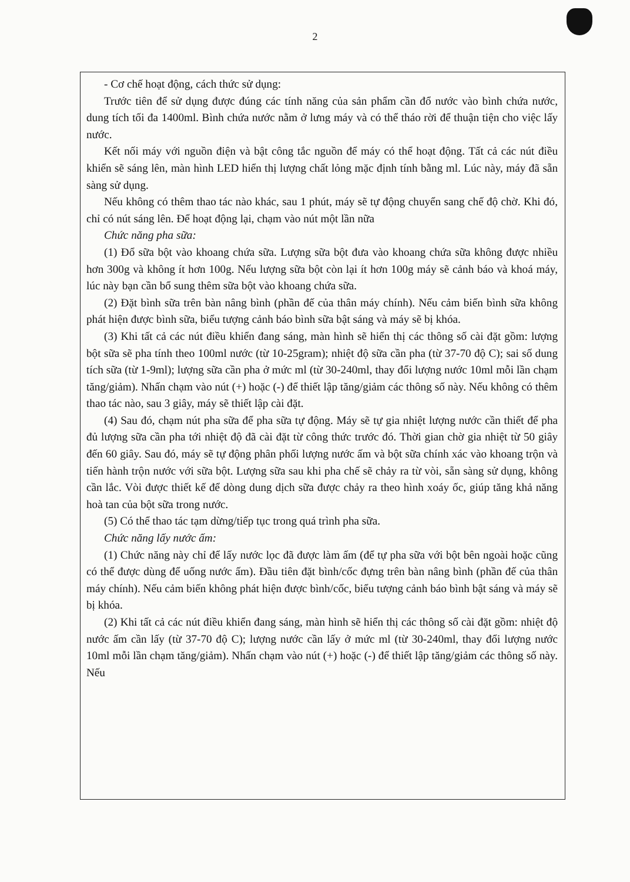2
- Cơ chế hoạt động, cách thức sử dụng:
Trước tiên để sử dụng được đúng các tính năng của sản phẩm cần đổ nước vào bình chứa nước, dung tích tối đa 1400ml. Bình chứa nước nằm ở lưng máy và có thể tháo rời để thuận tiện cho việc lấy nước.
Kết nối máy với nguồn điện và bật công tắc nguồn để máy có thể hoạt động. Tất cả các nút điều khiển sẽ sáng lên, màn hình LED hiển thị lượng chất lỏng mặc định tính bằng ml. Lúc này, máy đã sẵn sàng sử dụng.
Nếu không có thêm thao tác nào khác, sau 1 phút, máy sẽ tự động chuyển sang chế độ chờ. Khi đó, chỉ có nút sáng lên. Để hoạt động lại, chạm vào nút một lần nữa
Chức năng pha sữa:
(1) Đổ sữa bột vào khoang chứa sữa. Lượng sữa bột đưa vào khoang chứa sữa không được nhiều hơn 300g và không ít hơn 100g. Nếu lượng sữa bột còn lại ít hơn 100g máy sẽ cảnh báo và khoá máy, lúc này bạn cần bổ sung thêm sữa bột vào khoang chứa sữa.
(2) Đặt bình sữa trên bàn nâng bình (phần đế của thân máy chính). Nếu cảm biến bình sữa không phát hiện được bình sữa, biểu tượng cảnh báo bình sữa bật sáng và máy sẽ bị khóa.
(3) Khi tất cả các nút điều khiển đang sáng, màn hình sẽ hiển thị các thông số cài đặt gồm: lượng bột sữa sẽ pha tính theo 100ml nước (từ 10-25gram); nhiệt độ sữa cần pha (từ 37-70 độ C); sai số dung tích sữa (từ 1-9ml); lượng sữa cần pha ở mức ml (từ 30-240ml, thay đổi lượng nước 10ml mỗi lần chạm tăng/giảm). Nhấn chạm vào nút (+) hoặc (-) để thiết lập tăng/giảm các thông số này. Nếu không có thêm thao tác nào, sau 3 giây, máy sẽ thiết lập cài đặt.
(4) Sau đó, chạm nút pha sữa để pha sữa tự động. Máy sẽ tự gia nhiệt lượng nước cần thiết để pha đủ lượng sữa cần pha tới nhiệt độ đã cài đặt từ công thức trước đó. Thời gian chờ gia nhiệt từ 50 giây đến 60 giây. Sau đó, máy sẽ tự động phân phối lượng nước ấm và bột sữa chính xác vào khoang trộn và tiến hành trộn nước với sữa bột. Lượng sữa sau khi pha chế sẽ chảy ra từ vòi, sẵn sàng sử dụng, không cần lắc. Vòi được thiết kế để dòng dung dịch sữa được chảy ra theo hình xoáy ốc, giúp tăng khả năng hoà tan của bột sữa trong nước.
(5) Có thể thao tác tạm dừng/tiếp tục trong quá trình pha sữa.
Chức năng lấy nước ấm:
(1) Chức năng này chỉ để lấy nước lọc đã được làm ấm (để tự pha sữa với bột bên ngoài hoặc cũng có thể được dùng để uống nước ấm). Đầu tiên đặt bình/cốc đựng trên bàn nâng bình (phần đế của thân máy chính). Nếu cảm biến không phát hiện được bình/cốc, biểu tượng cảnh báo bình bật sáng và máy sẽ bị khóa.
(2) Khi tất cả các nút điều khiển đang sáng, màn hình sẽ hiển thị các thông số cài đặt gồm: nhiệt độ nước ấm cần lấy (từ 37-70 độ C); lượng nước cần lấy ở mức ml (từ 30-240ml, thay đổi lượng nước 10ml mỗi lần chạm tăng/giảm). Nhấn chạm vào nút (+) hoặc (-) để thiết lập tăng/giảm các thông số này. Nếu